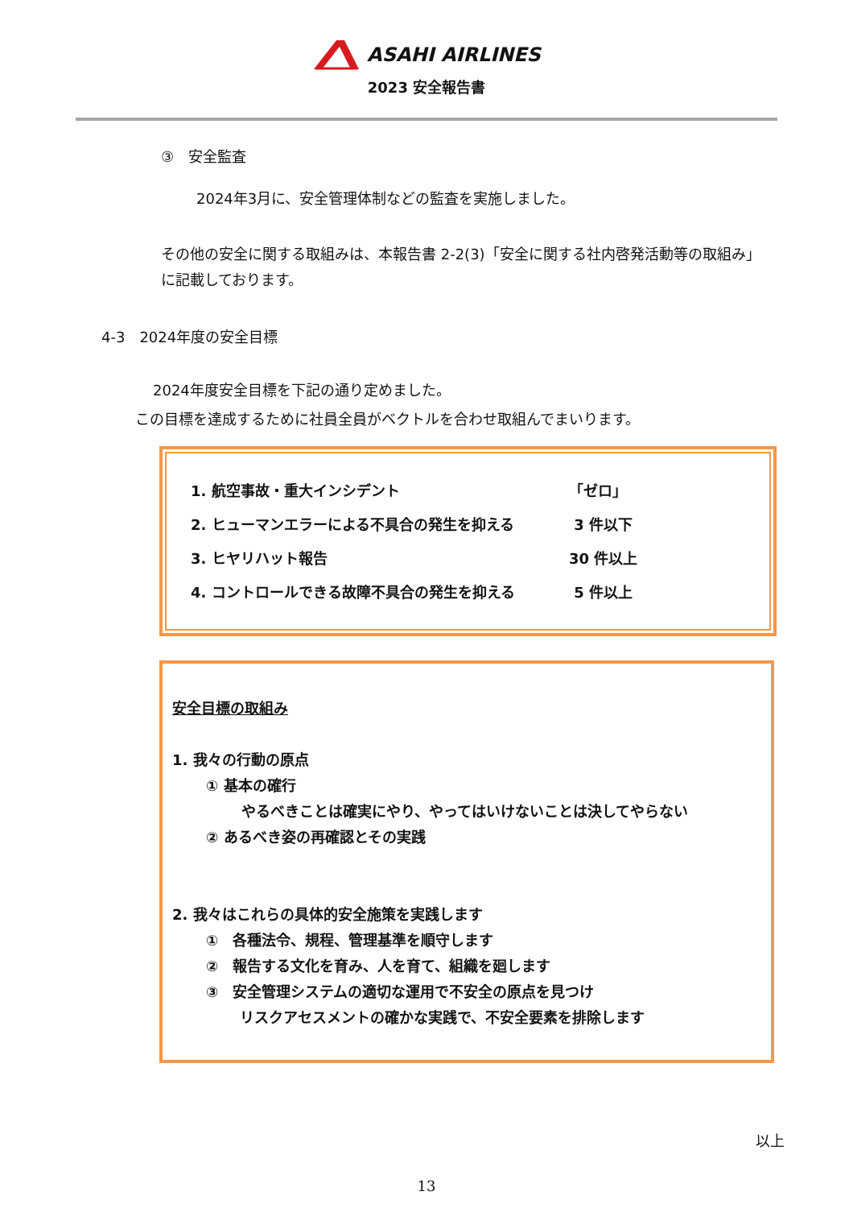ASAHI AIRLINES
2023 安全報告書
③　安全監査
2024年3月に、安全管理体制などの監査を実施しました。
その他の安全に関する取組みは、本報告書 2-2(3)「安全に関する社内啓発活動等の取組み」に記載しております。
4-3　2024年度の安全目標
2024年度安全目標を下記の通り定めました。
この目標を達成するために社員全員がベクトルを合わせ取組んでまいります。
| 1. 航空事故・重大インシデント | 「ゼロ」 |
| 2. ヒューマンエラーによる不具合の発生を抑える | 3 件以下 |
| 3. ヒヤリハット報告 | 30 件以上 |
| 4. コントロールできる故障不具合の発生を抑える | 5 件以上 |
安全目標の取組み
1. 我々の行動の原点
① 基本の確行
やるべきことは確実にやり、やってはいけないことは決してやらない
② あるべき姿の再確認とその実践
2. 我々はこれらの具体的安全施策を実践します
①　各種法令、規程、管理基準を順守します
②　報告する文化を育み、人を育て、組織を廻します
③　安全管理システムの適切な運用で不安全の原点を見つけ
リスクアセスメントの確かな実践で、不安全要素を排除します
以上
13